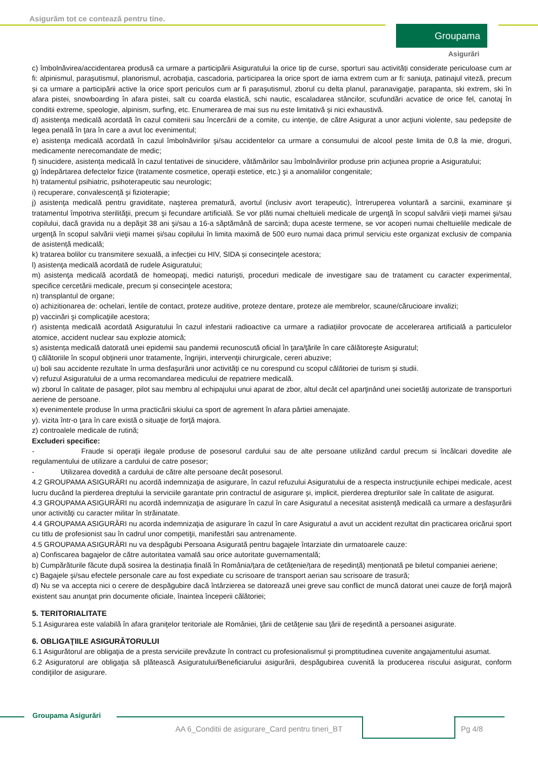Asigurăm tot ce contează pentru tine.
Groupama
Asigurări
c) îmbolnăvirea/accidentarea produsă ca urmare a participării Asiguratului la orice tip de curse, sporturi sau activități considerate periculoase cum ar fi: alpinismul, paraşutismul, planorismul, acrobaţia, cascadoria, participarea la orice sport de iarna extrem cum ar fi: saniuţa, patinajul viteză, precum și ca urmare a participării active la orice sport periculos cum ar fi paraşutismul, zborul cu delta planul, paranavigaţie, parapanta, ski extrem, ski în afara pistei, snowboarding în afara pistei, salt cu coarda elastică, schi nautic, escaladarea stâncilor, scufundări acvatice de orice fel, canotaj în conditii extreme, speologie, alpinism, surfing, etc. Enumerarea de mai sus nu este limitativă și nici exhaustivă.
d) asistenţa medicală acordată în cazul comiterii sau încercării de a comite, cu intenţie, de către Asigurat a unor acţiuni violente, sau pedepsite de legea penală în ţara în care a avut loc evenimentul;
e) asistenţa medicală acordată în cazul îmbolnăvirilor şi/sau accidentelor ca urmare a consumului de alcool peste limita de 0,8 la mie, droguri, medicamente nerecomandate de medic;
f) sinucidere, asistența medicală în cazul tentativei de sinucidere, vătămărilor sau îmbolnăvirilor produse prin acţiunea proprie a Asiguratului;
g) îndepărtarea defectelor fizice (tratamente cosmetice, operaţii estetice, etc.) şi a anomaliilor congenitale;
h) tratamentul psihiatric, psihoterapeutic sau neurologic;
i) recuperare, convalescență şi fizioterapie;
j) asistenţa medicală pentru graviditate, naşterea prematură, avortul (inclusiv avort terapeutic), întreruperea voluntară a sarcinii, examinare şi tratamentul împotriva sterilităţii, precum şi fecundare artificială. Se vor plăti numai cheltuieli medicale de urgenţă în scopul salvării vieţii mamei şi/sau copilului, dacă gravida nu a depăşit 38 ani şi/sau a 16-a săptămână de sarcină; dupa aceste termene, se vor acoperi numai cheltuielile medicale de urgenţă în scopul salvării vieţii mamei și/sau copilului în limita maximă de 500 euro numai daca primul serviciu este organizat exclusiv de compania de asistență medicală;
k) tratarea bolilor cu transmitere sexuală, a infecției cu HIV, SIDA și consecinţele acestora;
l) asistenţa medicală acordată de rudele Asiguratului;
m) asistenţa medicală acordată de homeopaţi, medici naturişti, proceduri medicale de investigare sau de tratament cu caracter experimental, specifice cercetării medicale, precum și consecinţele acestora;
n) transplantul de organe;
o) achizitionarea de: ochelari, lentile de contact, proteze auditive, proteze dentare, proteze ale membrelor, scaune/cărucioare invalizi;
p) vaccinări şi complicaţiile acestora;
r) asistența medicală acordată Asiguratului în cazul infestarii radioactive ca urmare a radiațiilor provocate de accelerarea artificială a particulelor atomice, accident nuclear sau explozie atomică;
s) asistența medicală datorată unei epidemii sau pandemii recunoscută oficial în ţara/ţările în care călătoreşte Asiguratul;
t) călătoriile în scopul obţinerii unor tratamente, îngrijiri, intervenţii chirurgicale, cereri abuzive;
u) boli sau accidente rezultate în urma desfaşurării unor activităţi ce nu corespund cu scopul călătoriei de turism și studii.
v) refuzul Asiguratului de a urma recomandarea medicului de repatriere medicală.
w) zborul în calitate de pasager, pilot sau membru al echipajului unui aparat de zbor, altul decât cel aparţinând unei societăţi autorizate de transporturi aeriene de persoane.
x) evenimentele produse în urma practicării skiului ca sport de agrement în afara pârtiei amenajate.
y). vizita într-o ţara în care există o situaţie de forţă majora.
z) controalele medicale de rutină;
Excluderi specifice:
- Fraude si operaţii ilegale produse de posesorul cardului sau de alte persoane utilizând cardul precum si încălcari dovedite ale regulamentului de utilizare a cardului de catre posesor;
- Utilizarea dovedită a cardului de către alte persoane decât posesorul.
4.2 GROUPAMA ASIGURĂRI nu acordă indemnizaţia de asigurare, în cazul refuzului Asiguratului de a respecta instrucţiunile echipei medicale, acest lucru ducând la pierderea dreptului la serviciile garantate prin contractul de asigurare şi, implicit, pierderea drepturilor sale în calitate de asigurat.
4.3 GROUPAMA ASIGURĂRI nu acordă indemnizaţia de asigurare în cazul în care Asiguratul a necesitat asistenţă medicală ca urmare a desfaşurării unor activităţi cu caracter militar în străinatate.
4.4 GROUPAMA ASIGURĂRI nu acorda indemnizaţia de asigurare în cazul în care Asiguratul a avut un accident rezultat din practicarea oricărui sport cu titlu de profesionist sau în cadrul unor competiţii, manifestări sau antrenamente.
4.5 GROUPAMA ASIGURĂRI nu va despăgubi Persoana Asigurată pentru bagajele întarziate din urmatoarele cauze:
a) Confiscarea bagajelor de către autoritatea vamală sau orice autoritate guvernamentală;
b) Cumpărăturile făcute după sosirea la destinația finală în România/țara de cetățenie/țara de reședință) menționată pe biletul companiei aeriene;
c) Bagajele şi/sau efectele personale care au fost expediate cu scrisoare de transport aerian sau scrisoare de trasură;
d) Nu se va accepta nici o cerere de despăgubire dacă întârzierea se datorează unei greve sau conflict de muncă datorat unei cauze de forţă majoră existent sau anunţat prin documente oficiale, înaintea începerii călătoriei;
5. TERITORIALITATE
5.1 Asigurarea este valabilă în afara graniţelor teritoriale ale României, ţării de cetăţenie sau ţării de reşedintă a persoanei asigurate.
6. OBLIGAŢIILE ASIGURĂTORULUI
6.1 Asigurătorul are obligaţia de a presta serviciile prevăzute în contract cu profesionalismul şi promptitudinea cuvenite angajamentului asumat.
6.2 Asiguratorul are obligaţia să plătească Asiguratului/Beneficiarului asigurării, despăgubirea cuvenită la producerea riscului asigurat, conform condiţiilor de asigurare.
Groupama Asigurări
AA 6_Conditii de asigurare_Card pentru tineri_BT
Pg 4/8